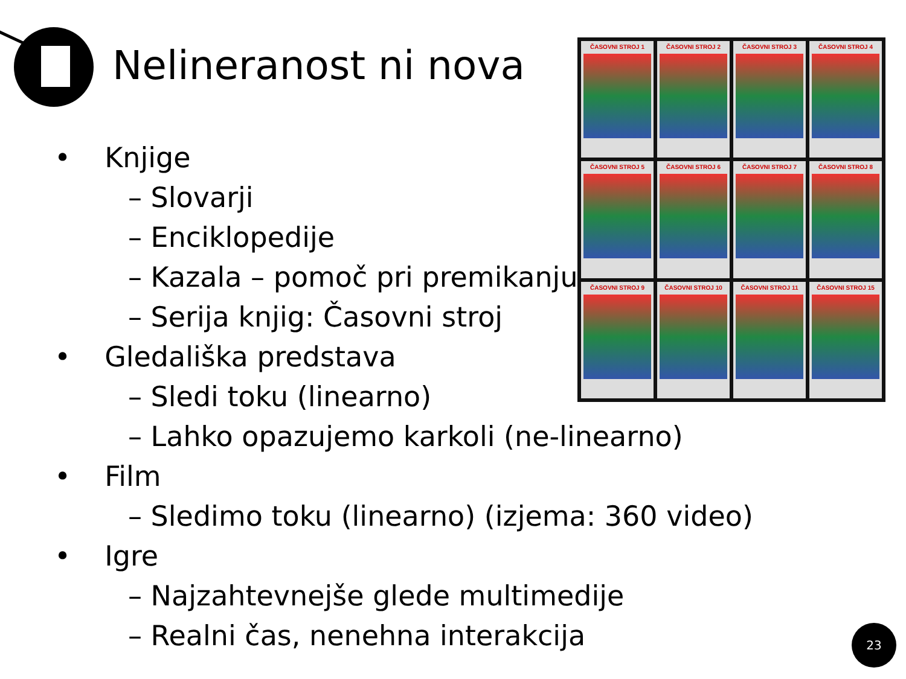Nelineranost ni nova
ČASOVNI STROJ 1
ČASOVNI STROJ 2
ČASOVNI STROJ 3
ČASOVNI STROJ 4
ČASOVNI STROJ 5
ČASOVNI STROJ 6
ČASOVNI STROJ 7
ČASOVNI STROJ 8
ČASOVNI STROJ 9
ČASOVNI STROJ 10
ČASOVNI STROJ 11
ČASOVNI STROJ 15
• Knjige
– Slovarji
– Enciklopedije
– Kazala – pomoč pri premikanju
– Serija knjig: Časovni stroj
• Gledališka predstava
– Sledi toku (linearno)
– Lahko opazujemo karkoli (ne-linearno)
• Film
– Sledimo toku (linearno) (izjema: 360 video)
• Igre
– Najzahtevnejše glede multimedije
– Realni čas, nenehna interakcija
23